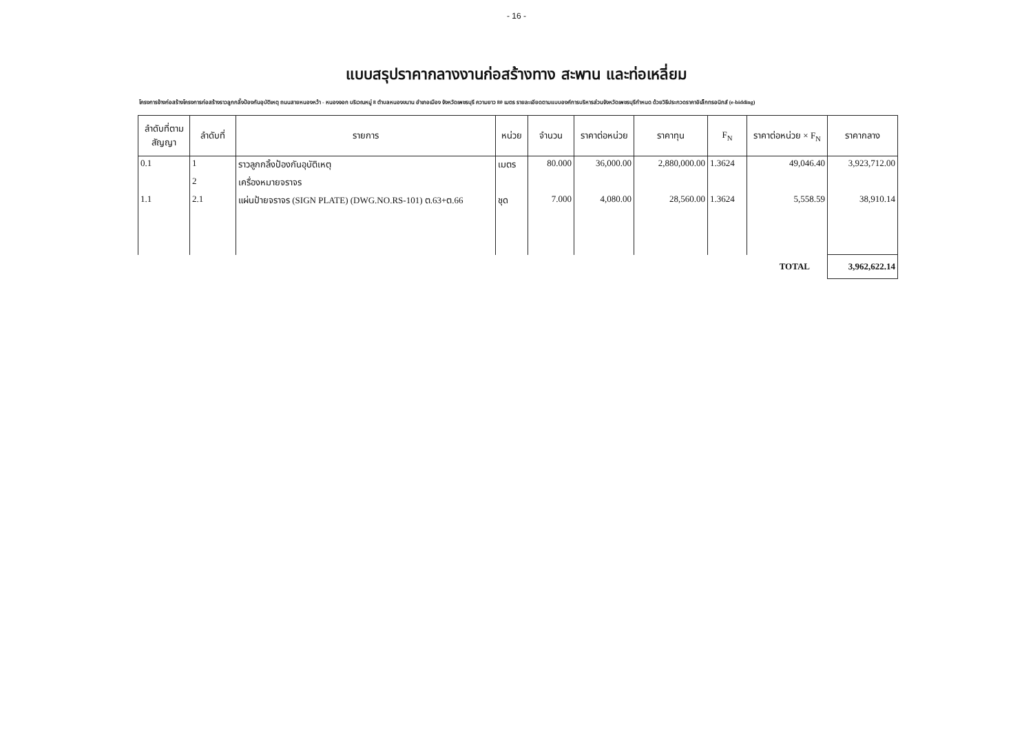- 16 -
แบบสรุปราคากลางงานก่อสร้างทาง สะพาน และท่อเหลี่ยม
โครงการจ้างก่อสร้างโครงการก่อสร้างราวลูกกลิ้งป้องกันอุบัติเหตุ ถนนสายหนองหว้า - หนองจอก บริเวณหมู่ 8 ตำบลหนองขนาน อำเภอเมือง จังหวัดเพชรบุรี ความยาว 80 เมตร รายละเอียดตามแบบองค์การบริหารส่วนจังหวัดเพชรบุรีกำหนด ด้วยวิธีประกวดราคาอิเล็กทรอนิกส์ (e-bidding)
| ลำดับที่ตาม สัญญา | ลำดับที่ | รายการ | หน่วย | จำนวน | ราคาต่อหน่วย | ราคาทุน | F<sub>N</sub> | ราคาต่อหน่วย × F<sub>N</sub> | ราคากลาง |
| --- | --- | --- | --- | --- | --- | --- | --- | --- | --- |
| 0.1 | 1 | ราวลูกกลิ้งป้องกันอุบัติเหตุ | เมตร | 80.000 | 36,000.00 | 2,880,000.00 | 1.3624 | 49,046.40 | 3,923,712.00 |
| | 2 | เครื่องหมายจราจร | | | | | | | |
| 1.1 | 2.1 | แผ่นป้ายจราจร (SIGN PLATE) (DWG.NO.RS-101) ต.63+ต.66 | ชุด | 7.000 | 4,080.00 | 28,560.00 | 1.3624 | 5,558.59 | 38,910.14 |
| TOTAL | | | | | | | | | 3,962,622.14 |